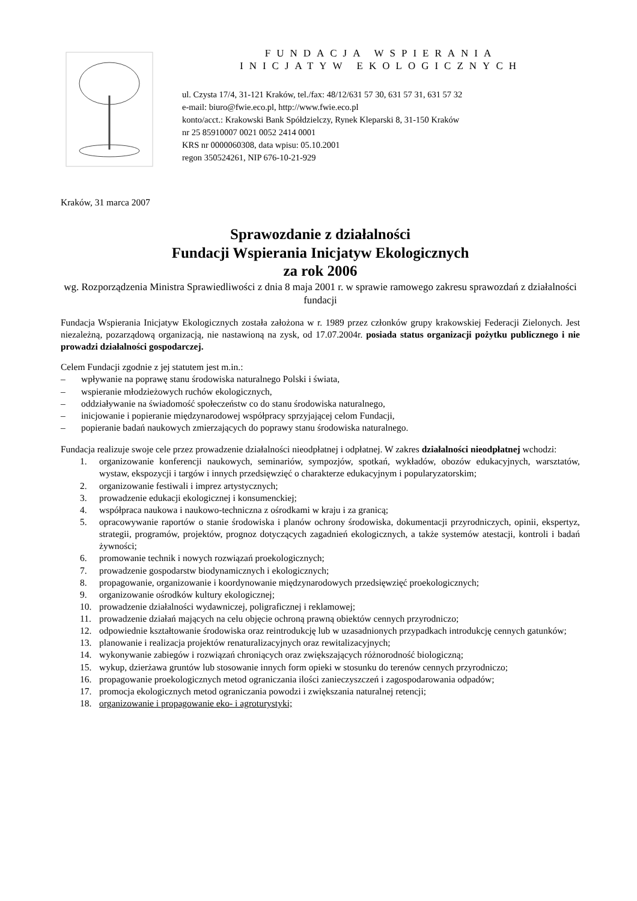FUNDACJA WSPIERANIA
INICJATYW EKOLOGICZNYCH
ul. Czysta 17/4, 31-121 Kraków, tel./fax: 48/12/631 57 30, 631 57 31, 631 57 32
e-mail: biuro@fwie.eco.pl, http://www.fwie.eco.pl
konto/acct.: Krakowski Bank Spółdzielczy, Rynek Kleparski 8, 31-150 Kraków
nr 25 85910007 0021 0052 2414 0001
KRS nr 0000060308, data wpisu: 05.10.2001
regon 350524261, NIP 676-10-21-929
Kraków, 31 marca 2007
Sprawozdanie z działalności
Fundacji Wspierania Inicjatyw Ekologicznych
za rok 2006
wg. Rozporządzenia Ministra Sprawiedliwości z dnia 8 maja 2001 r. w sprawie ramowego zakresu sprawozdań z działalności fundacji
Fundacja Wspierania Inicjatyw Ekologicznych została założona w r. 1989 przez członków grupy krakowskiej Federacji Zielonych. Jest niezależną, pozarządową organizacją, nie nastawioną na zysk, od 17.07.2004r. posiada status organizacji pożytku publicznego i nie prowadzi działalności gospodarczej.
Celem Fundacji zgodnie z jej statutem jest m.in.:
– wpływanie na poprawę stanu środowiska naturalnego Polski i świata,
– wspieranie młodzieżowych ruchów ekologicznych,
– oddziaływanie na świadomość społeczeństw co do stanu środowiska naturalnego,
– inicjowanie i popieranie międzynarodowej współpracy sprzyjającej celom Fundacji,
– popieranie badań naukowych zmierzających do poprawy stanu środowiska naturalnego.
Fundacja realizuje swoje cele przez prowadzenie działalności nieodpłatnej i odpłatnej. W zakres działalności nieodpłatnej wchodzi:
1. organizowanie konferencji naukowych, seminariów, sympozjów, spotkań, wykładów, obozów edukacyjnych, warsztatów, wystaw, ekspozycji i targów i innych przedsięwzięć o charakterze edukacyjnym i popularyzatorskim;
2. organizowanie festiwali i imprez artystycznych;
3. prowadzenie edukacji ekologicznej i konsumenckiej;
4. współpraca naukowa i naukowo-techniczna z ośrodkami w kraju i za granicą;
5. opracowywanie raportów o stanie środowiska i planów ochrony środowiska, dokumentacji przyrodniczych, opinii, ekspertyz, strategii, programów, projektów, prognoz dotyczących zagadnień ekologicznych, a także systemów atestacji, kontroli i badań żywności;
6. promowanie technik i nowych rozwiązań proekologicznych;
7. prowadzenie gospodarstw biodynamicznych i ekologicznych;
8. propagowanie, organizowanie i koordynowanie międzynarodowych przedsięwzięć proekologicznych;
9. organizowanie ośrodków kultury ekologicznej;
10. prowadzenie działalności wydawniczej, poligraficznej i reklamowej;
11. prowadzenie działań mających na celu objęcie ochroną prawną obiektów cennych przyrodniczo;
12. odpowiednie kształtowanie środowiska oraz reintrodukcję lub w uzasadnionych przypadkach introdukcję cennych gatunków;
13. planowanie i realizacja projektów renaturalizacyjnych oraz rewitalizacyjnych;
14. wykonywanie zabiegów i rozwiązań chroniących oraz zwiększających różnorodność biologiczną;
15. wykup, dzierżawa gruntów lub stosowanie innych form opieki w stosunku do terenów cennych przyrodniczo;
16. propagowanie proekologicznych metod ograniczania ilości zanieczyszczeń i zagospodarowania odpadów;
17. promocja ekologicznych metod ograniczania powodzi i zwiększania naturalnej retencji;
18. organizowanie i propagowanie eko- i agroturystyki;